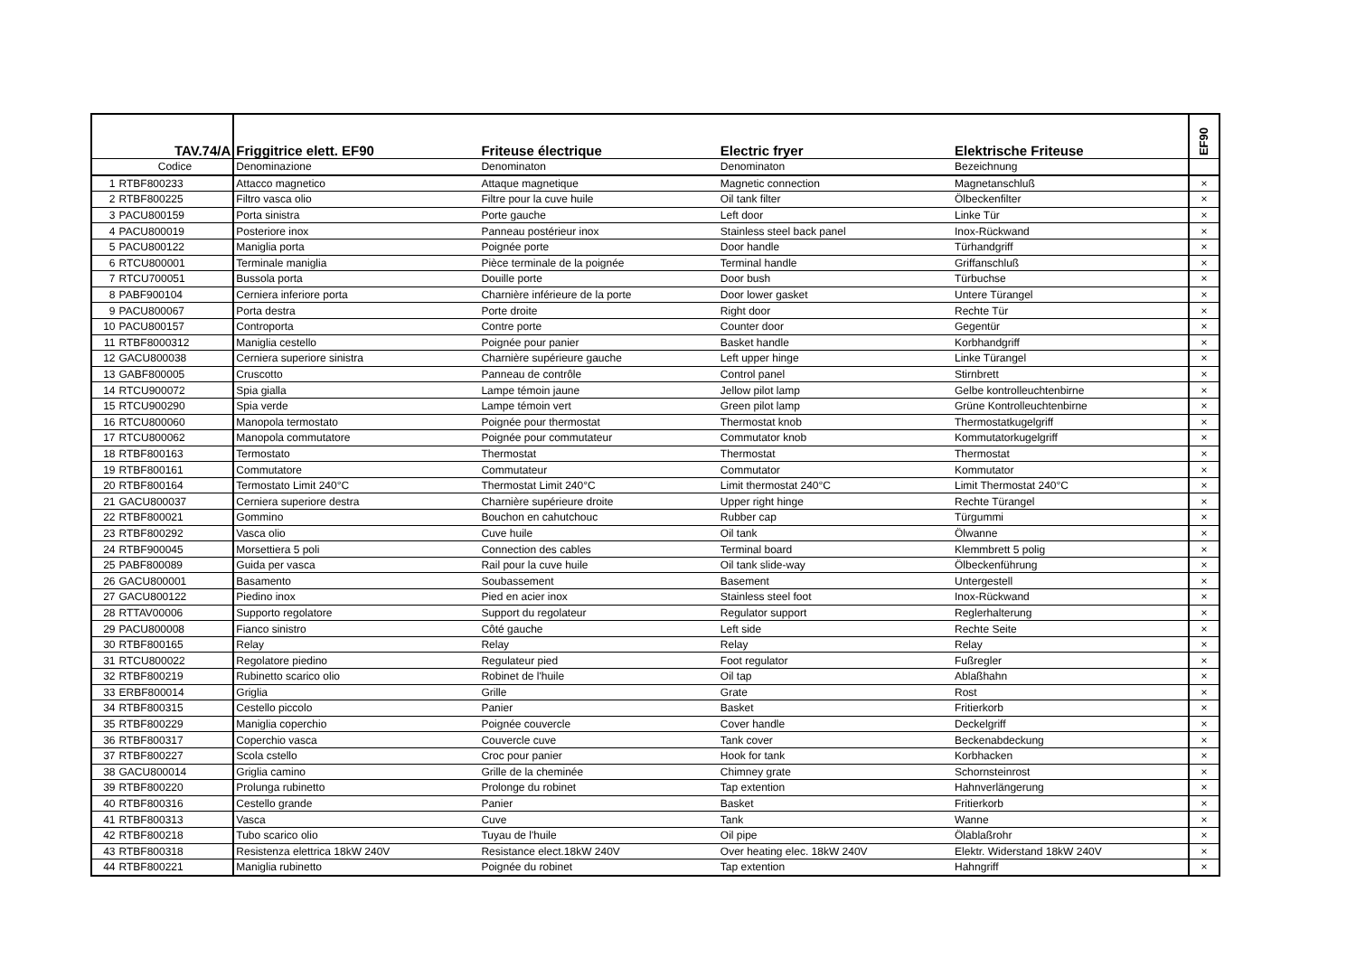| TAV.74/A | | Friggitrice elett. EF90 | Friteuse électrique | Electric fryer | Elektrische Friteuse | EF90 |
| --- | --- | --- | --- | --- | --- | --- |
| | Codice | Denominazione | Denominaton | Denominaton | Bezeichnung | |
| 1 | RTBF800233 | Attacco magnetico | Attaque magnetique | Magnetic connection | Magnetanschluß | × |
| 2 | RTBF800225 | Filtro vasca olio | Filtre pour la cuve huile | Oil tank filter | Ölbeckenfilter | × |
| 3 | PACU800159 | Porta sinistra | Porte gauche | Left door | Linke Tür | × |
| 4 | PACU800019 | Posteriore inox | Panneau postérieur inox | Stainless steel back panel | Inox-Rückwand | × |
| 5 | PACU800122 | Maniglia porta | Poignée porte | Door handle | Türhandgriff | × |
| 6 | RTCU800001 | Terminale maniglia | Pièce terminale de la poignée | Terminal handle | Griffanschluß | × |
| 7 | RTCU700051 | Bussola porta | Douille porte | Door bush | Türbuchse | × |
| 8 | PABF900104 | Cerniera inferiore porta | Charnière inférieure de la porte | Door lower gasket | Untere Türangel | × |
| 9 | PACU800067 | Porta destra | Porte droite | Right door | Rechte Tür | × |
| 10 | PACU800157 | Controporta | Contre porte | Counter door | Gegentür | × |
| 11 | RTBF8000312 | Maniglia cestello | Poignée pour panier | Basket handle | Korbhandgriff | × |
| 12 | GACU800038 | Cerniera superiore sinistra | Charnière supérieure gauche | Left upper hinge | Linke Türangel | × |
| 13 | GABF800005 | Cruscotto | Panneau de contrôle | Control panel | Stirnbrett | × |
| 14 | RTCU900072 | Spia gialla | Lampe témoin jaune | Jellow pilot lamp | Gelbe kontrolleuchtenbirne | × |
| 15 | RTCU900290 | Spia verde | Lampe témoin vert | Green pilot lamp | Grüne Kontrolleuchtenbirne | × |
| 16 | RTCU800060 | Manopola termostato | Poignée pour thermostat | Thermostat knob | Thermostatkugelgriff | × |
| 17 | RTCU800062 | Manopola commutatore | Poignée pour commutateur | Commutator knob | Kommutatorkugelgriff | × |
| 18 | RTBF800163 | Termostato | Thermostat | Thermostat | Thermostat | × |
| 19 | RTBF800161 | Commutatore | Commutateur | Commutator | Kommutator | × |
| 20 | RTBF800164 | Termostato Limit 240°C | Thermostat Limit 240°C | Limit thermostat 240°C | Limit Thermostat 240°C | × |
| 21 | GACU800037 | Cerniera superiore destra | Charnière supérieure droite | Upper right hinge | Rechte Türangel | × |
| 22 | RTBF800021 | Gommino | Bouchon en cahutchouc | Rubber cap | Türgummi | × |
| 23 | RTBF800292 | Vasca olio | Cuve huile | Oil tank | Ölwanne | × |
| 24 | RTBF900045 | Morsettiera 5 poli | Connection des cables | Terminal board | Klemmbrett 5 polig | × |
| 25 | PABF800089 | Guida per vasca | Rail pour la cuve huile | Oil tank slide-way | Ölbeckenführung | × |
| 26 | GACU800001 | Basamento | Soubassement | Basement | Untergestell | × |
| 27 | GACU800122 | Piedino inox | Pied en acier inox | Stainless steel foot | Inox-Rückwand | × |
| 28 | RTTAV00006 | Supporto regolatore | Support du regolateur | Regulator support | Reglerhalterung | × |
| 29 | PACU800008 | Fianco sinistro | Côté gauche | Left side | Rechte Seite | × |
| 30 | RTBF800165 | Relay | Relay | Relay | Relay | × |
| 31 | RTCU800022 | Regolatore piedino | Regulateur pied | Foot regulator | Fußregler | × |
| 32 | RTBF800219 | Rubinetto scarico olio | Robinet de l'huile | Oil tap | Ablaßhahn | × |
| 33 | ERBF800014 | Griglia | Grille | Grate | Rost | × |
| 34 | RTBF800315 | Cestello piccolo | Panier | Basket | Fritierkorb | × |
| 35 | RTBF800229 | Maniglia coperchio | Poignée couvercle | Cover handle | Deckelgriff | × |
| 36 | RTBF800317 | Coperchio vasca | Couvercle cuve | Tank cover | Beckenabdeckung | × |
| 37 | RTBF800227 | Scola cstello | Croc pour panier | Hook for tank | Korbhacken | × |
| 38 | GACU800014 | Griglia camino | Grille de la cheminée | Chimney grate | Schornsteinrost | × |
| 39 | RTBF800220 | Prolunga rubinetto | Prolonge du robinet | Tap extention | Hahnverlängerung | × |
| 40 | RTBF800316 | Cestello grande | Panier | Basket | Fritierkorb | × |
| 41 | RTBF800313 | Vasca | Cuve | Tank | Wanne | × |
| 42 | RTBF800218 | Tubo scarico olio | Tuyau de l'huile | Oil pipe | Ölablaßrohr | × |
| 43 | RTBF800318 | Resistenza elettrica 18kW 240V | Resistance elect.18kW 240V | Over heating elec. 18kW 240V | Elektr. Widerstand 18kW 240V | × |
| 44 | RTBF800221 | Maniglia rubinetto | Poignée du robinet | Tap extention | Hahngriff | × |